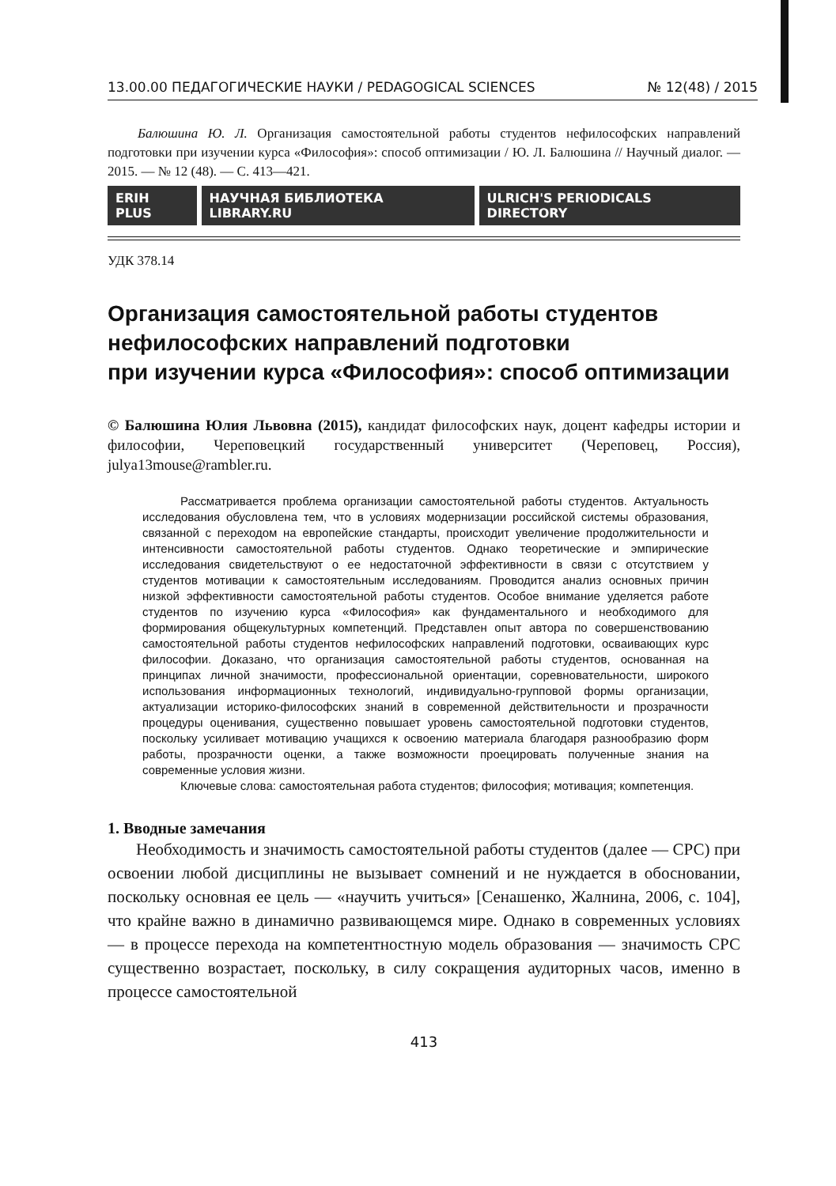13.00.00 ПЕДАГОГИЧЕСКИЕ НАУКИ / PEDAGOGICAL SCIENCES № 12(48) / 2015
Балюшина Ю. Л. Организация самостоятельной работы студентов нефилософских направлений подготовки при изучении курса «Философия»: способ оптимизации / Ю. Л. Балюшина // Научный диалог. — 2015. — № 12 (48). — С. 413—421.
ERIH PLUS НАУЧНАЯ БИБЛИОТЕКА LIBRARY.RU ULRICH'S PERIODICALS DIRECTORY
УДК 378.14
Организация самостоятельной работы студентов
нефилософских направлений подготовки
при изучении курса «Философия»: способ оптимизации
© Балюшина Юлия Львовна (2015), кандидат философских наук, доцент кафедры истории и философии, Череповецкий государственный университет (Череповец, Россия), julya13mouse@rambler.ru.
Рассматривается проблема организации самостоятельной работы студентов. Актуальность исследования обусловлена тем, что в условиях модернизации российской системы образования, связанной с переходом на европейские стандарты, происходит увеличение продолжительности и интенсивности самостоятельной работы студентов. Однако теоретические и эмпирические исследования свидетельствуют о ее недостаточной эффективности в связи с отсутствием у студентов мотивации к самостоятельным исследованиям. Проводится анализ основных причин низкой эффективности самостоятельной работы студентов. Особое внимание уделяется работе студентов по изучению курса «Философия» как фундаментального и необходимого для формирования общекультурных компетенций. Представлен опыт автора по совершенствованию самостоятельной работы студентов нефилософских направлений подготовки, осваивающих курс философии. Доказано, что организация самостоятельной работы студентов, основанная на принципах личной значимости, профессиональной ориентации, соревновательности, широкого использования информационных технологий, индивидуально-групповой формы организации, актуализации историко-философских знаний в современной действительности и прозрачности процедуры оценивания, существенно повышает уровень самостоятельной подготовки студентов, поскольку усиливает мотивацию учащихся к освоению материала благодаря разнообразию форм работы, прозрачности оценки, а также возможности проецировать полученные знания на современные условия жизни.
Ключевые слова: самостоятельная работа студентов; философия; мотивация; компетенция.
1. Вводные замечания
Необходимость и значимость самостоятельной работы студентов (далее — СРС) при освоении любой дисциплины не вызывает сомнений и не нуждается в обосновании, поскольку основная ее цель — «научить учиться» [Сенашенко, Жалнина, 2006, с. 104], что крайне важно в динамично развивающемся мире. Однако в современных условиях — в процессе перехода на компетентностную модель образования — значимость СРС существенно возрастает, поскольку, в силу сокращения аудиторных часов, именно в процессе самостоятельной
413